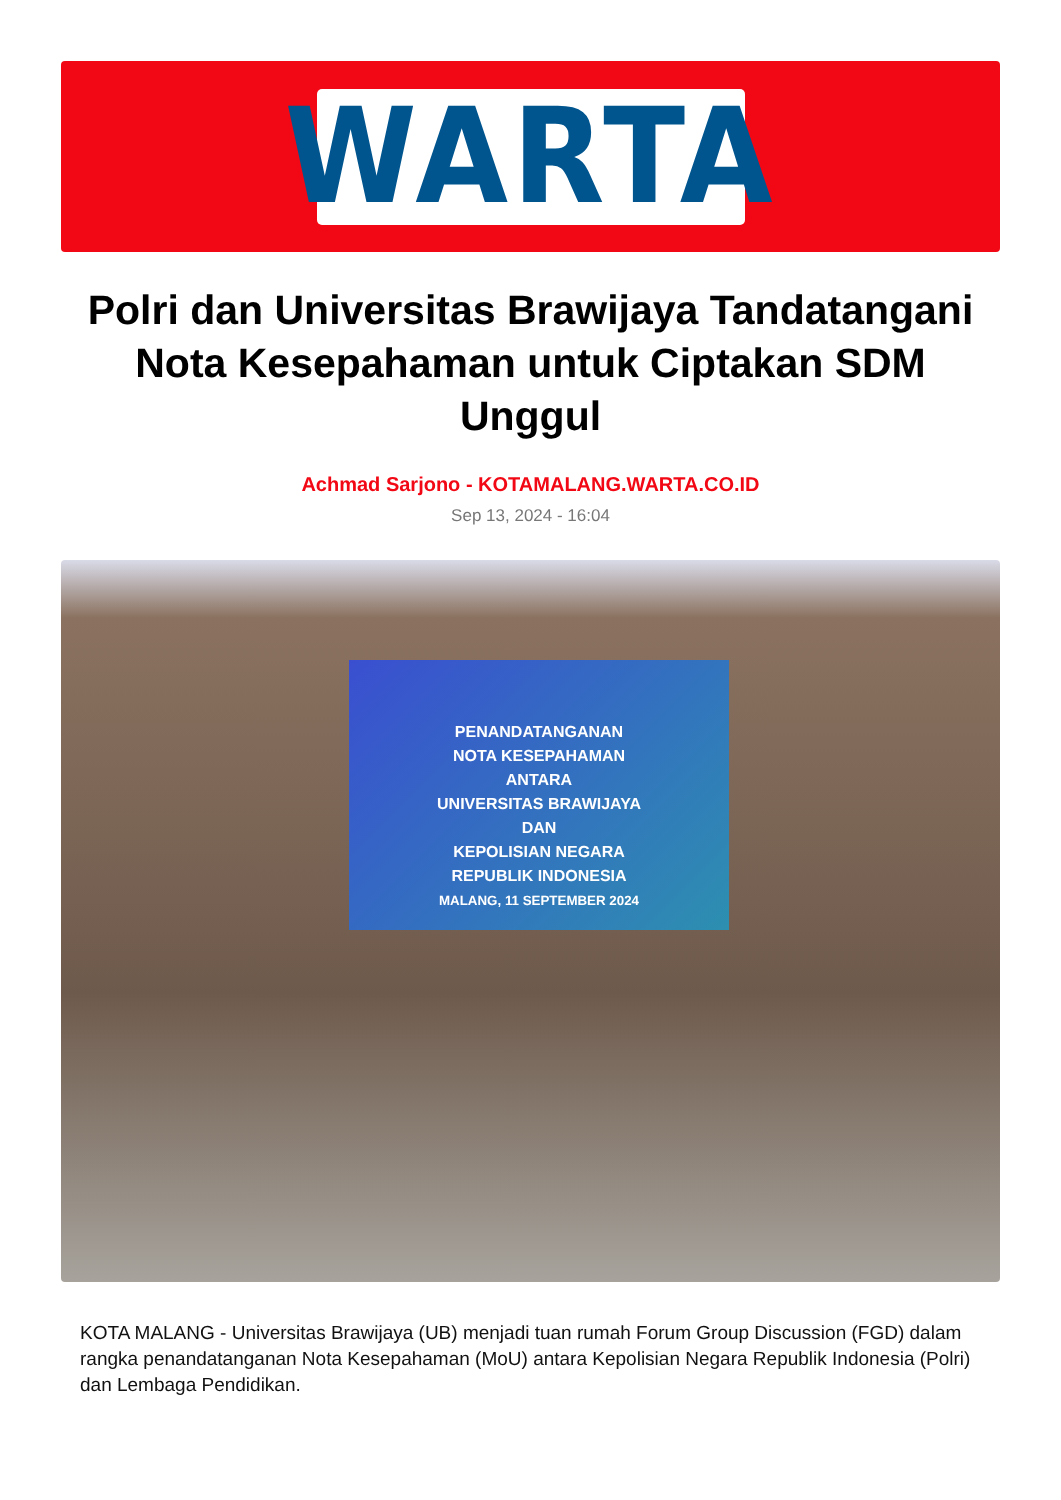WARTA
Polri dan Universitas Brawijaya Tandatangani Nota Kesepahaman untuk Ciptakan SDM Unggul
Achmad Sarjono - KOTAMALANG.WARTA.CO.ID
Sep 13, 2024 - 16:04
PENANDATANGANAN
NOTA KESEPAHAMAN
ANTARA
UNIVERSITAS BRAWIJAYA
DAN
KEPOLISIAN NEGARA
REPUBLIK INDONESIA
MALANG, 11 SEPTEMBER 2024
KOTA MALANG - Universitas Brawijaya (UB) menjadi tuan rumah Forum Group Discussion (FGD) dalam rangka penandatanganan Nota Kesepahaman (MoU) antara Kepolisian Negara Republik Indonesia (Polri) dan Lembaga Pendidikan.